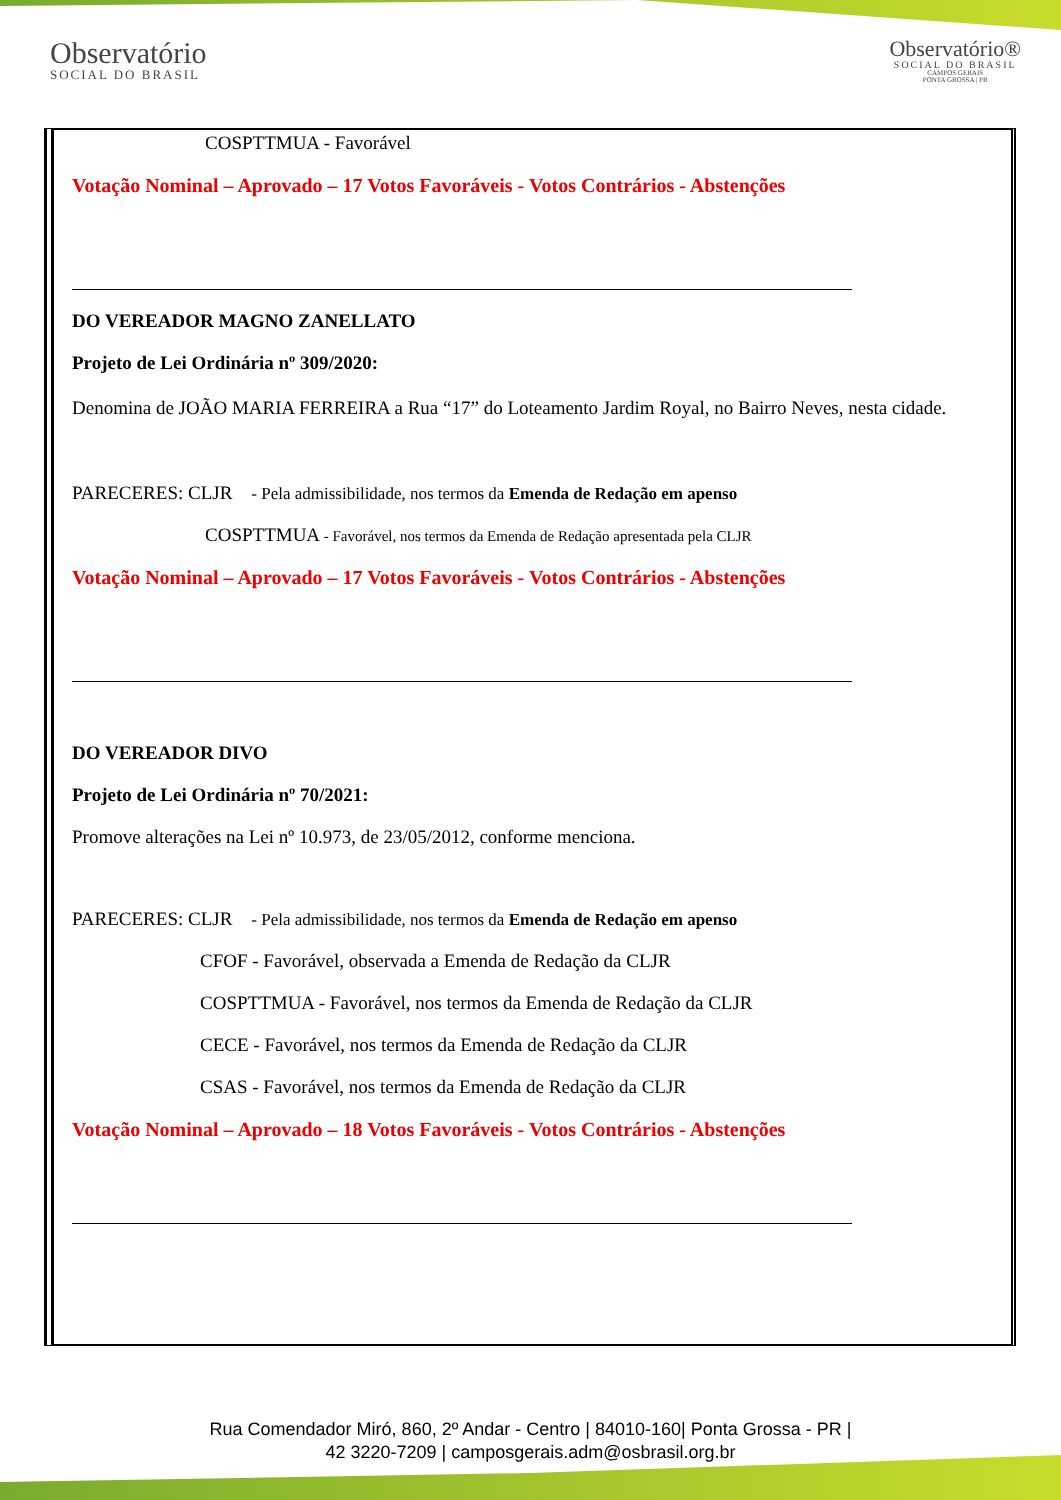Observatório
SOCIAL DO BRASIL
Observatório®
SOCIAL DO BRASIL
CAMPOS GERAIS
PONTA GROSSA | PR
COSPTTMUA - Favorável
Votação Nominal – Aprovado – 17 Votos Favoráveis - Votos Contrários - Abstenções
DO VEREADOR MAGNO ZANELLATO
Projeto de Lei Ordinária nº 309/2020:
Denomina de JOÃO MARIA FERREIRA a Rua “17” do Loteamento Jardim Royal, no Bairro Neves, nesta cidade.
PARECERES: CLJR - Pela admissibilidade, nos termos da Emenda de Redação em apenso
COSPTTMUA - Favorável, nos termos da Emenda de Redação apresentada pela CLJR
Votação Nominal – Aprovado – 17 Votos Favoráveis - Votos Contrários - Abstenções
DO VEREADOR DIVO
Projeto de Lei Ordinária nº 70/2021:
Promove alterações na Lei nº 10.973, de 23/05/2012, conforme menciona.
PARECERES: CLJR - Pela admissibilidade, nos termos da Emenda de Redação em apenso
CFOF - Favorável, observada a Emenda de Redação da CLJR
COSPTTMUA - Favorável, nos termos da Emenda de Redação da CLJR
CECE - Favorável, nos termos da Emenda de Redação da CLJR
CSAS - Favorável, nos termos da Emenda de Redação da CLJR
Votação Nominal – Aprovado – 18 Votos Favoráveis - Votos Contrários - Abstenções
Rua Comendador Miró, 860, 2º Andar - Centro | 84010-160| Ponta Grossa - PR |
42 3220-7209 | camposgerais.adm@osbrasil.org.br